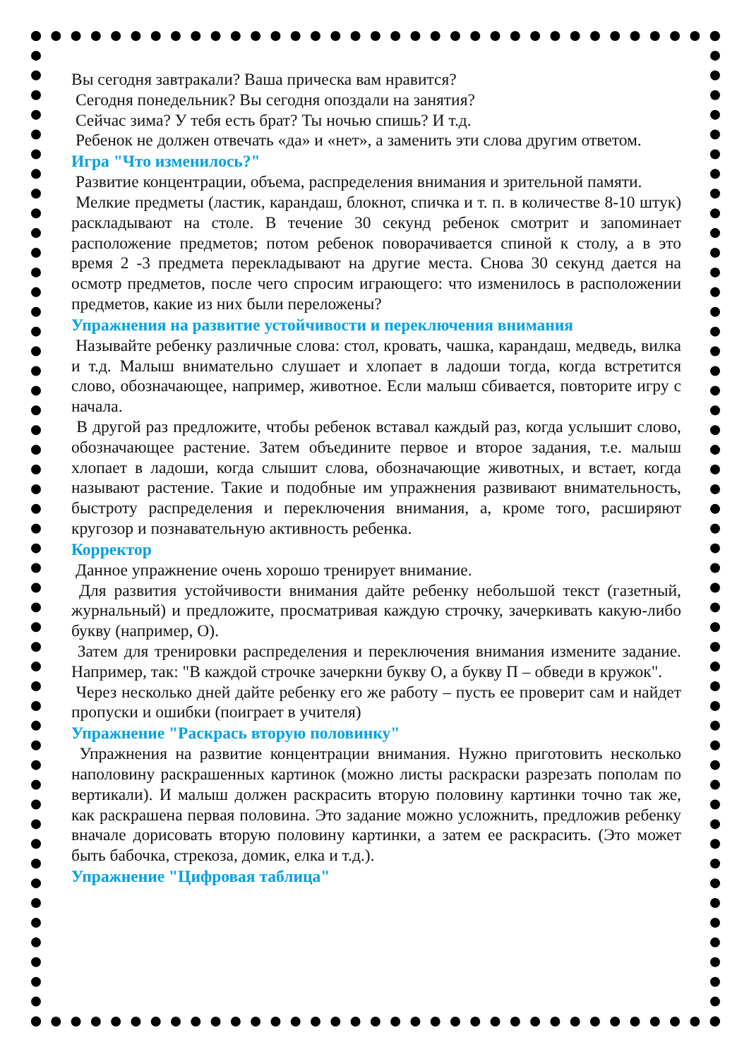Вы сегодня завтракали? Ваша прическа вам нравится?
Сегодня понедельник? Вы сегодня опоздали на занятия?
Сейчас зима? У тебя есть брат? Ты ночью спишь? И т.д.
Ребенок не должен отвечать «да» и «нет», а заменить эти слова другим ответом.
Игра "Что изменилось?"
Развитие концентрации, объема, распределения внимания и зрительной памяти.
Мелкие предметы (ластик, карандаш, блокнот, спичка и т. п. в количестве 8-10 штук) раскладывают на столе. В течение 30 секунд ребенок смотрит и запоминает расположение предметов; потом ребенок поворачивается спиной к столу, а в это время 2 -3 предмета перекладывают на другие места. Снова 30 секунд дается на осмотр предметов, после чего спросим играющего: что изменилось в расположении предметов, какие из них были переложены?
Упражнения на развитие устойчивости и переключения внимания
Называйте ребенку различные слова: стол, кровать, чашка, карандаш, медведь, вилка и т.д. Малыш внимательно слушает и хлопает в ладоши тогда, когда встретится слово, обозначающее, например, животное. Если малыш сбивается, повторите игру с начала.
В другой раз предложите, чтобы ребенок вставал каждый раз, когда услышит слово, обозначающее растение. Затем объедините первое и второе задания, т.е. малыш хлопает в ладоши, когда слышит слова, обозначающие животных, и встает, когда называют растение. Такие и подобные им упражнения развивают внимательность, быстроту распределения и переключения внимания, а, кроме того, расширяют кругозор и познавательную активность ребенка.
Корректор
Данное упражнение очень хорошо тренирует внимание.
Для развития устойчивости внимания дайте ребенку небольшой текст (газетный, журнальный) и предложите, просматривая каждую строчку, зачеркивать какую-либо букву (например, О).
Затем для тренировки распределения и переключения внимания измените задание. Например, так: "В каждой строчке зачеркни букву О, а букву П – обведи в кружок".
Через несколько дней дайте ребенку его же работу – пусть ее проверит сам и найдет пропуски и ошибки (поиграет в учителя)
Упражнение "Раскрась вторую половинку"
Упражнения на развитие концентрации внимания. Нужно приготовить несколько наполовину раскрашенных картинок (можно листы раскраски разрезать пополам по вертикали). И малыш должен раскрасить вторую половину картинки точно так же, как раскрашена первая половина. Это задание можно усложнить, предложив ребенку вначале дорисовать вторую половину картинки, а затем ее раскрасить. (Это может быть бабочка, стрекоза, домик, елка и т.д.).
Упражнение "Цифровая таблица"